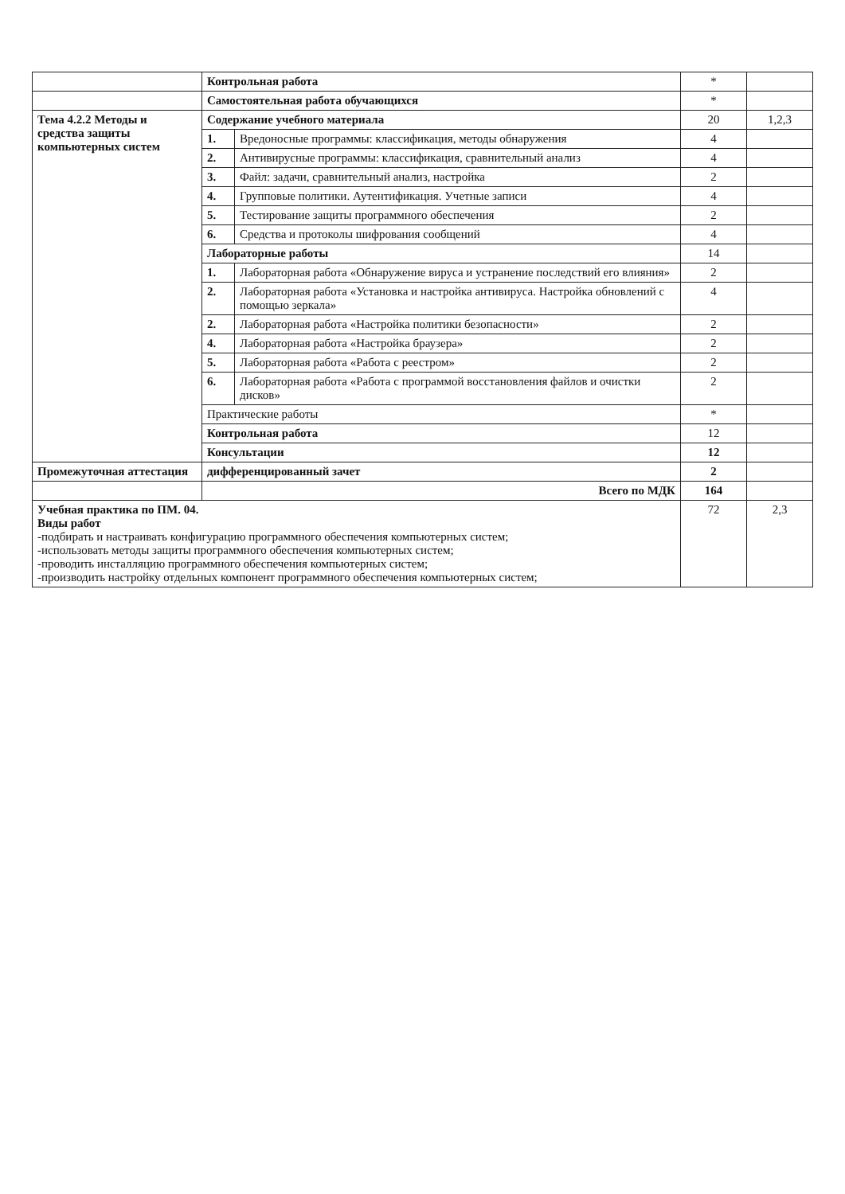| | Контрольная работа | | * | |
| | Самостоятельная работа обучающихся | | * | |
| Тема 4.2.2 Методы и средства защиты компьютерных систем | Содержание учебного материала | | 20 | 1,2,3 |
| | 1. | Вредоносные программы: классификация, методы обнаружения | 4 | |
| | 2. | Антивирусные программы: классификация, сравнительный анализ | 4 | |
| | 3. | Файл: задачи, сравнительный анализ, настройка | 2 | |
| | 4. | Групповые политики. Аутентификация. Учетные записи | 4 | |
| | 5. | Тестирование защиты программного обеспечения | 2 | |
| | 6. | Средства и протоколы шифрования сообщений | 4 | |
| | Лабораторные работы | | 14 | |
| | 1. | Лабораторная работа «Обнаружение вируса и устранение последствий его влияния» | 2 | |
| | 2. | Лабораторная работа «Установка и настройка антивируса. Настройка обновлений с помощью зеркала» | 4 | |
| | 2. | Лабораторная работа «Настройка политики безопасности» | 2 | |
| | 4. | Лабораторная работа «Настройка браузера» | 2 | |
| | 5. | Лабораторная работа «Работа с реестром» | 2 | |
| | 6. | Лабораторная работа «Работа с программой восстановления файлов и очистки дисков» | 2 | |
| | Практические работы | | * | |
| | Контрольная работа | | 12 | |
| | Консультации | | 12 | |
| Промежуточная аттестация | дифференцированный зачет | | 2 | |
| | Всего по МДК | | 164 | |
| Учебная практика по ПМ. 04. Виды работ -подбирать и настраивать конфигурацию программного обеспечения компьютерных систем; -использовать методы защиты программного обеспечения компьютерных систем; -проводить инсталляцию программного обеспечения компьютерных систем; -производить настройку отдельных компонент программного обеспечения компьютерных систем; | | | 72 | 2,3 |